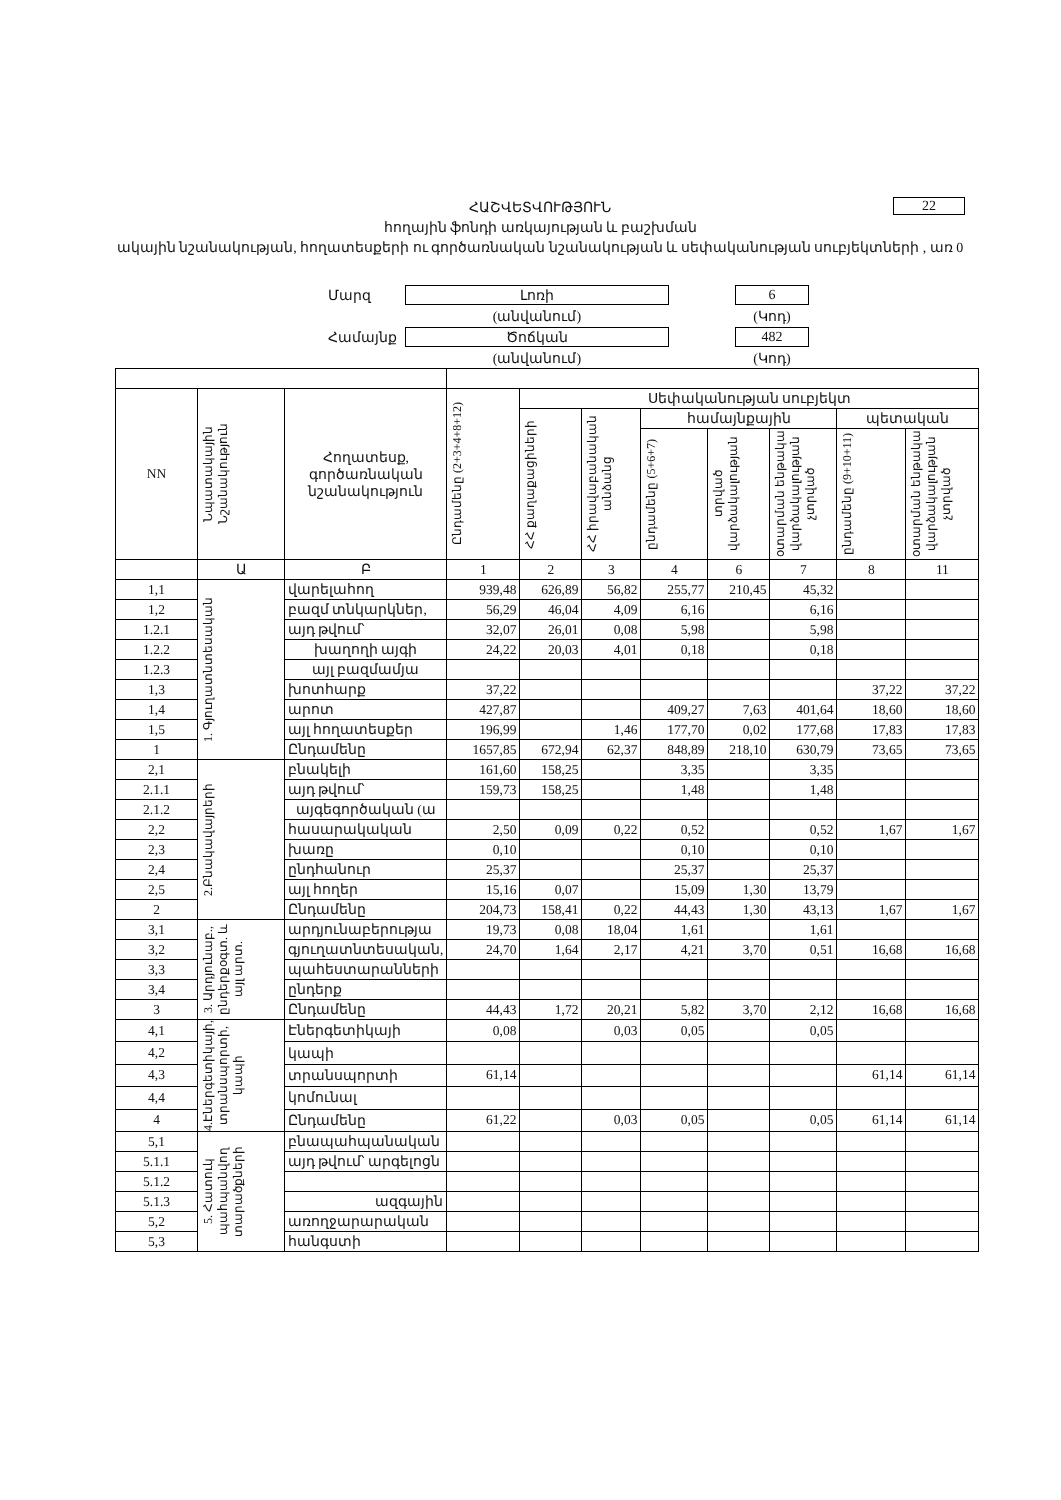22
ՀԱՇՎԵՏՎՈՒԹՅՈՒՆ
հողային ֆոնդի առկայության և բաշխման
ակային նշանակության, հողատեսքերի ու գործառնական նշանակության և սեփականության սուբյեկտների , առ 0
| Մարզ | Լոռի | | 6 |
| | (անվանում) | | (Կոդ) |
| Համայնք | Ծոճկան | | 482 |
| | (անվանում) | | (Կոդ) |
| NN | Նպատակային Նշանակություն | Հողատեսք, գործառնական նշանակություն | Ընդամենը (2+3+4+8+12) | Սեփականության սուբյեկտ | | | | | | |
| --- | --- | --- | --- | --- | --- | --- | --- | --- | --- | --- |
| | | | | ՀՀ քաղաքացիների | ՀՀ իրավաբանական անձանց | համայնքային | | | պետական | |
| | | | | | | ընդամենը (5+6+7) | տրված վարձակալության | օտարման ենթակա վարձակալության չտրված | ընդամենը (9+10+11) | օտարման ենթակա վարձակալության չտրված |
| | Ա | Բ | 1 | 2 | 3 | 4 | 6 | 7 | 8 | 11 |
| 1,1 | 1. Գյուղատնտեսական | վարելահող | 939,48 | 626,89 | 56,82 | 255,77 | 210,45 | 45,32 | | |
| 1,2 | | բազմ տնկարկներ, | 56,29 | 46,04 | 4,09 | 6,16 | | 6,16 | | |
| 1.2.1 | | այդ թվում՝ | 32,07 | 26,01 | 0,08 | 5,98 | | 5,98 | | |
| 1.2.2 | | խաղողի այգի | 24,22 | 20,03 | 4,01 | 0,18 | | 0,18 | | |
| 1.2.3 | | այլ բազմամյա | | | | | | | | |
| 1,3 | | խոտհարք | 37,22 | | | | | | 37,22 | 37,22 |
| 1,4 | | արոտ | 427,87 | | | 409,27 | 7,63 | 401,64 | 18,60 | 18,60 |
| 1,5 | | այլ հողատեսքեր | 196,99 | | 1,46 | 177,70 | 0,02 | 177,68 | 17,83 | 17,83 |
| 1 | | Ընդամենը | 1657,85 | 672,94 | 62,37 | 848,89 | 218,10 | 630,79 | 73,65 | 73,65 |
| 2,1 | 2.Բնակավայրերի | բնակելի | 161,60 | 158,25 | | 3,35 | | 3,35 | | |
| 2.1.1 | | այդ թվում՝ | 159,73 | 158,25 | | 1,48 | | 1,48 | | |
| 2.1.2 | | այգեգործական (ա | | | | | | | | |
| 2,2 | | հասարակական | 2,50 | 0,09 | 0,22 | 0,52 | | 0,52 | 1,67 | 1,67 |
| 2,3 | | խառը | 0,10 | | | 0,10 | | 0,10 | | |
| 2,4 | | ընդհանուր | 25,37 | | | 25,37 | | 25,37 | | |
| 2,5 | | այլ հողեր | 15,16 | 0,07 | | 15,09 | 1,30 | 13,79 | | |
| 2 | | Ընդամենը | 204,73 | 158,41 | 0,22 | 44,43 | 1,30 | 43,13 | 1,67 | 1,67 |
| 3,1 | 3. Արդյունաբ., ընդերքօգտ. և այլ արտ. | արդյունաբերությա | 19,73 | 0,08 | 18,04 | 1,61 | | 1,61 | | |
| 3,2 | | գյուղատնտեսական, | 24,70 | 1,64 | 2,17 | 4,21 | 3,70 | 0,51 | 16,68 | 16,68 |
| 3,3 | | պահեստարանների | | | | | | | | |
| 3,4 | | ընդերք | | | | | | | | |
| 3 | | Ընդամենը | 44,43 | 1,72 | 20,21 | 5,82 | 3,70 | 2,12 | 16,68 | 16,68 |
| 4,1 | 4.Էներգետիկայի, տրանսպորտի, կապի | Էներգետիկայի | 0,08 | | 0,03 | 0,05 | | 0,05 | | |
| 4,2 | | կապի | | | | | | | | |
| 4,3 | | տրանսպորտի | 61,14 | | | | | | 61,14 | 61,14 |
| 4,4 | | կոմունալ | | | | | | | | |
| 4 | | Ընդամենը | 61,22 | | 0,03 | 0,05 | | 0,05 | 61,14 | 61,14 |
| 5,1 | 5. Հատուկ պահպանվող տարածքների | բնապահպանական | | | | | | | | |
| 5.1.1 | | այդ թվում՝ արգելոցն | | | | | | | | |
| 5.1.2 | | | | | | | | | | |
| 5.1.3 | | ազգային | | | | | | | | |
| 5,2 | | առողջարարական | | | | | | | | |
| 5,3 | | հանգստի | | | | | | | | |